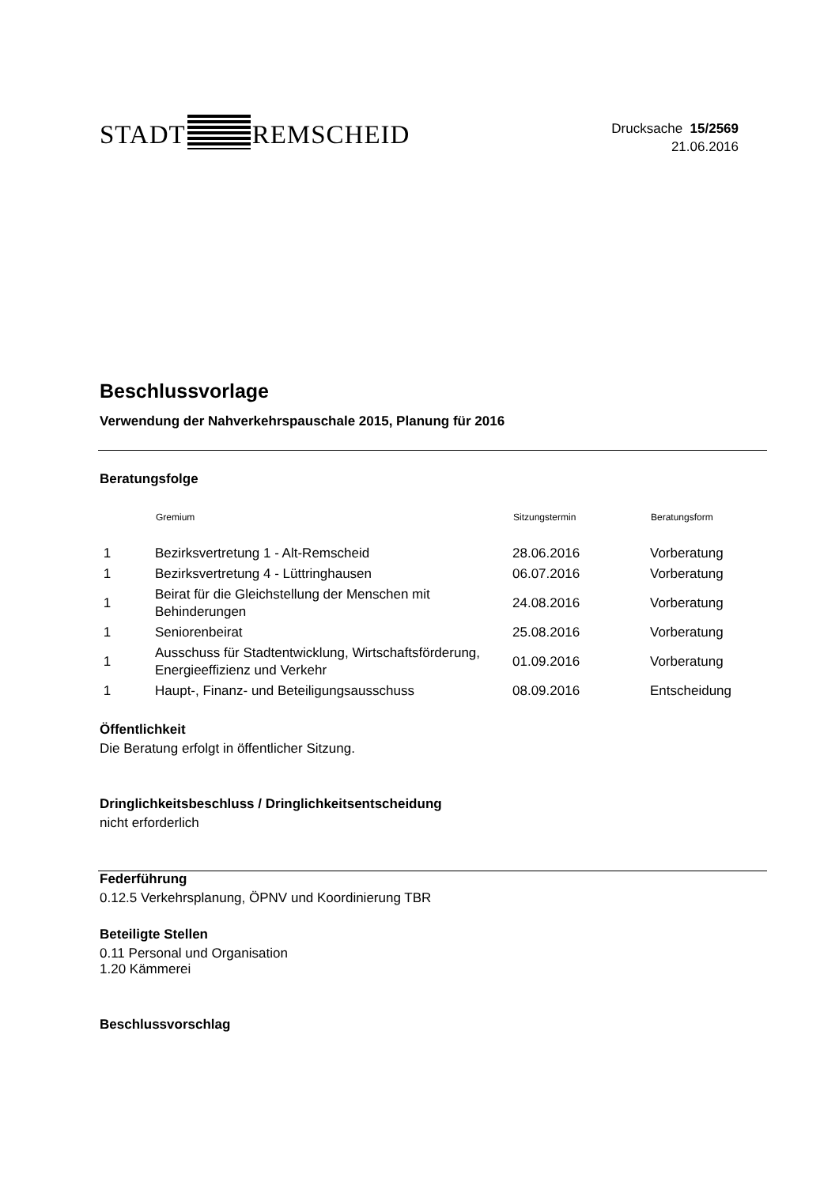STADT REMSCHEID
Drucksache 15/2569
21.06.2016
Beschlussvorlage
Verwendung der Nahverkehrspauschale 2015, Planung für 2016
Beratungsfolge
| | Gremium | Sitzungstermin | Beratungsform |
| --- | --- | --- | --- |
| 1 | Bezirksvertretung 1 - Alt-Remscheid | 28.06.2016 | Vorberatung |
| 1 | Bezirksvertretung 4 - Lüttringhausen | 06.07.2016 | Vorberatung |
| 1 | Beirat für die Gleichstellung der Menschen mit Behinderungen | 24.08.2016 | Vorberatung |
| 1 | Seniorenbeirat | 25.08.2016 | Vorberatung |
| 1 | Ausschuss für Stadtentwicklung, Wirtschaftsförderung, Energieeffizienz und Verkehr | 01.09.2016 | Vorberatung |
| 1 | Haupt-, Finanz- und Beteiligungsausschuss | 08.09.2016 | Entscheidung |
Öffentlichkeit
Die Beratung erfolgt in öffentlicher Sitzung.
Dringlichkeitsbeschluss / Dringlichkeitsentscheidung
nicht erforderlich
Federführung
0.12.5 Verkehrsplanung, ÖPNV und Koordinierung TBR
Beteiligte Stellen
0.11 Personal und Organisation
1.20 Kämmerei
Beschlussvorschlag